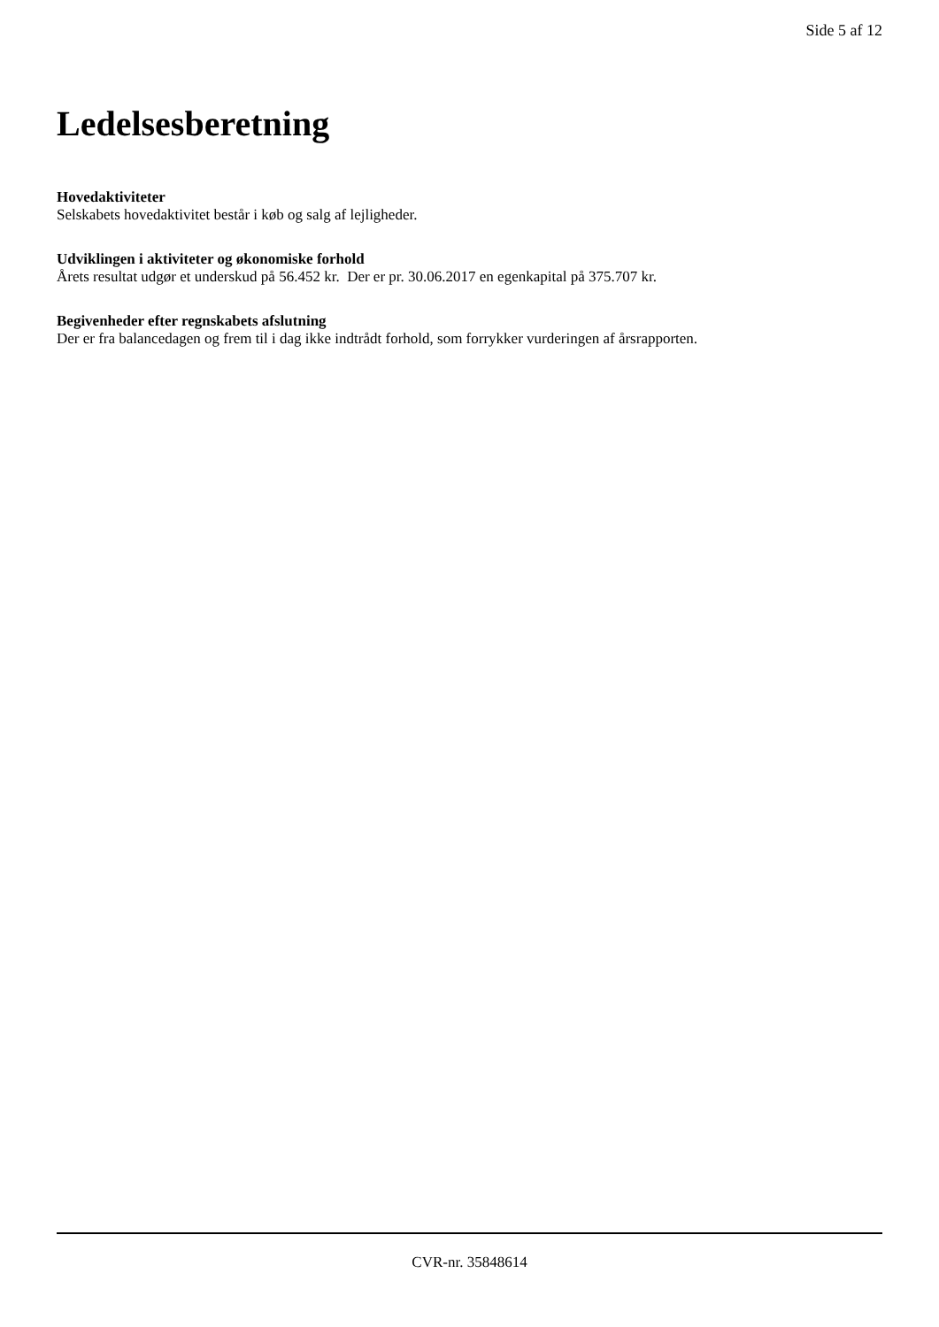Side 5 af 12
Ledelsesberetning
Hovedaktiviteter
Selskabets hovedaktivitet består i køb og salg af lejligheder.
Udviklingen i aktiviteter og økonomiske forhold
Årets resultat udgør et underskud på 56.452 kr. Der er pr. 30.06.2017 en egenkapital på 375.707 kr.
Begivenheder efter regnskabets afslutning
Der er fra balancedagen og frem til i dag ikke indtrådt forhold, som forrykker vurderingen af årsrapporten.
CVR-nr. 35848614